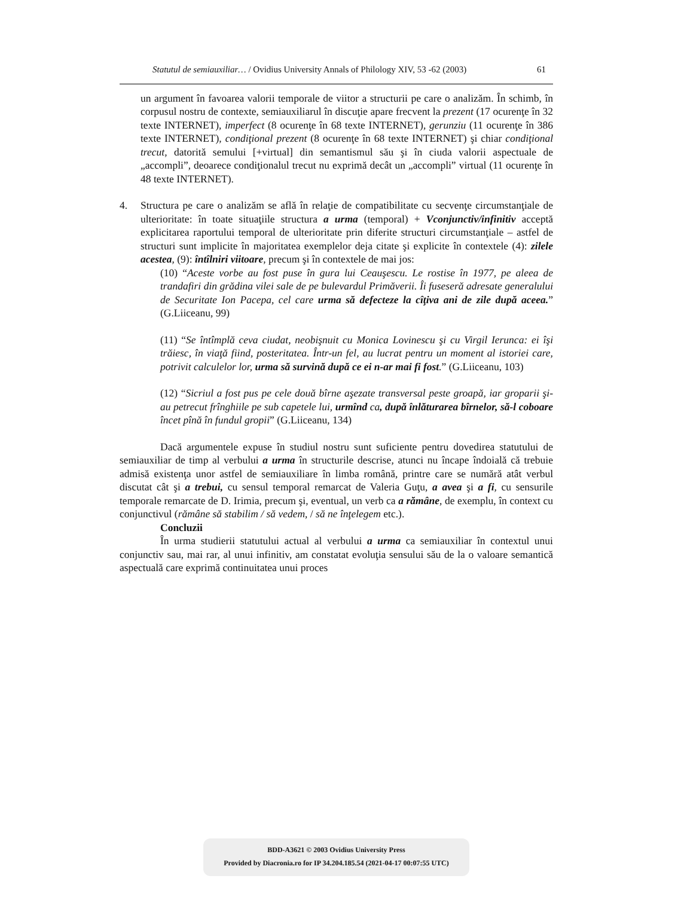Statutul de semiauxiliar… / Ovidius University Annals of Philology XIV, 53 -62 (2003) 61
un argument în favoarea valorii temporale de viitor a structurii pe care o analizăm. În schimb, în corpusul nostru de contexte, semiauxiliarul în discuţie apare frecvent la prezent (17 ocurenţe în 32 texte INTERNET), imperfect (8 ocurenţe în 68 texte INTERNET), gerunziu (11 ocurenţe în 386 texte INTERNET), condiţional prezent (8 ocurenţe în 68 texte INTERNET) şi chiar condiţional trecut, datorită semului [+virtual] din semantismul său şi în ciuda valorii aspectuale de „accompli”, deoarece condiţionalul trecut nu exprimă decât un „accompli” virtual (11 ocurenţe în 48 texte INTERNET).
4. Structura pe care o analizăm se află în relaţie de compatibilitate cu secvenţe circumstanţiale de ulterioritate: în toate situaţiile structura a urma (temporal) + Vconjunctiv/infinitiv acceptă explicitarea raportului temporal de ulterioritate prin diferite structuri circumstanţiale – astfel de structuri sunt implicite în majoritatea exemplelor deja citate şi explicite în contextele (4): zilele acestea, (9): întîlniri viitoare, precum şi în contextele de mai jos:
(10) “Aceste vorbe au fost puse în gura lui Ceauşescu. Le rostise în 1977, pe aleea de trandafiri din grădina vilei sale de pe bulevardul Primăverii. Îi fuseseră adresate generalului de Securitate Ion Pacepa, cel care urma să defecteze la cîţiva ani de zile după aceea.” (G.Liiceanu, 99)
(11) “Se întîmplă ceva ciudat, neobişnuit cu Monica Lovinescu şi cu Virgil Ierunca: ei îşi trăiesc, în viaţă fiind, posteritatea. Într-un fel, au lucrat pentru un moment al istoriei care, potrivit calculelor lor, urma să survină după ce ei n-ar mai fi fost.” (G.Liiceanu, 103)
(12) “Sicriul a fost pus pe cele două bîrne aşezate transversal peste groapă, iar groparii şi-au petrecut frînghiile pe sub capetele lui, urmînd ca, după înlăturarea bîrnelor, să-l coboare încet pînă în fundul gropii” (G.Liiceanu, 134)
Dacă argumentele expuse în studiul nostru sunt suficiente pentru dovedirea statutului de semiauxiliar de timp al verbului a urma în structurile descrise, atunci nu încape îndoială că trebuie admisă existenţa unor astfel de semiauxiliare în limba română, printre care se numără atât verbul discutat cât şi a trebui, cu sensul temporal remarcat de Valeria Guţu, a avea şi a fi, cu sensurile temporale remarcate de D. Irimia, precum şi, eventual, un verb ca a rămâne, de exemplu, în context cu conjunctivul (rămâne să stabilim / să vedem, / să ne înţelegem etc.).
Concluzii
În urma studierii statutului actual al verbului a urma ca semiauxiliar în contextul unui conjunctiv sau, mai rar, al unui infinitiv, am constatat evoluţia sensului său de la o valoare semantică aspectuală care exprimă continuitatea unui proces
BDD-A3621 © 2003 Ovidius University Press
Provided by Diacronia.ro for IP 34.204.185.54 (2021-04-17 00:07:55 UTC)